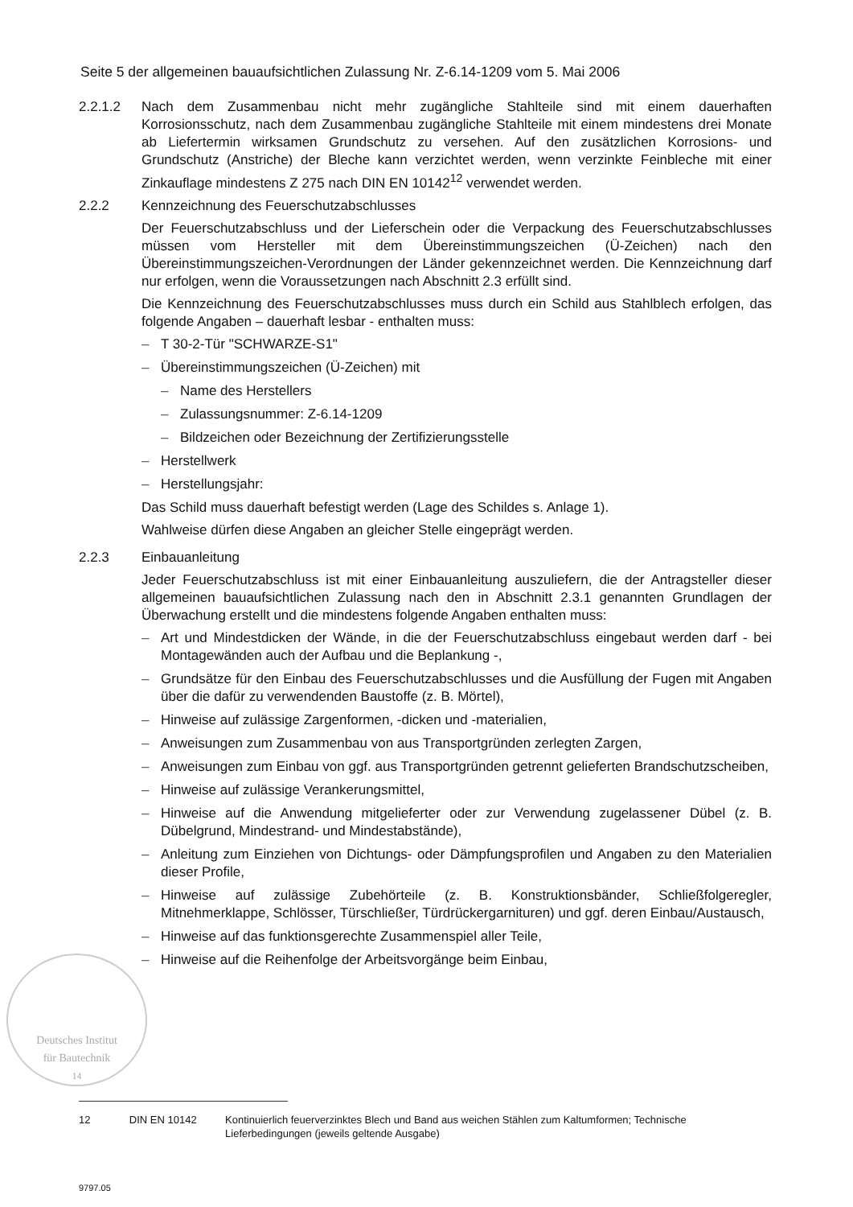Seite 5 der allgemeinen bauaufsichtlichen Zulassung Nr. Z-6.14-1209 vom 5. Mai 2006
2.2.1.2 Nach dem Zusammenbau nicht mehr zugängliche Stahlteile sind mit einem dauerhaften Korrosionsschutz, nach dem Zusammenbau zugängliche Stahlteile mit einem mindestens drei Monate ab Liefertermin wirksamen Grundschutz zu versehen. Auf den zusätzlichen Korrosions- und Grundschutz (Anstriche) der Bleche kann verzichtet werden, wenn verzinkte Feinbleche mit einer Zinkauflage mindestens Z 275 nach DIN EN 10142<sup>12</sup> verwendet werden.
2.2.2 Kennzeichnung des Feuerschutzabschlusses
Der Feuerschutzabschluss und der Lieferschein oder die Verpackung des Feuerschutzabschlusses müssen vom Hersteller mit dem Übereinstimmungszeichen (Ü-Zeichen) nach den Übereinstimmungszeichen-Verordnungen der Länder gekennzeichnet werden. Die Kennzeichnung darf nur erfolgen, wenn die Voraussetzungen nach Abschnitt 2.3 erfüllt sind.
Die Kennzeichnung des Feuerschutzabschlusses muss durch ein Schild aus Stahlblech erfolgen, das folgende Angaben – dauerhaft lesbar - enthalten muss:
– T 30-2-Tür "SCHWARZE-S1"
– Übereinstimmungszeichen (Ü-Zeichen) mit
– Name des Herstellers
– Zulassungsnummer: Z-6.14-1209
– Bildzeichen oder Bezeichnung der Zertifizierungsstelle
– Herstellwerk
– Herstellungsjahr:
Das Schild muss dauerhaft befestigt werden (Lage des Schildes s. Anlage 1).
Wahlweise dürfen diese Angaben an gleicher Stelle eingeprägt werden.
2.2.3 Einbauanleitung
Jeder Feuerschutzabschluss ist mit einer Einbauanleitung auszuliefern, die der Antragsteller dieser allgemeinen bauaufsichtlichen Zulassung nach den in Abschnitt 2.3.1 genannten Grundlagen der Überwachung erstellt und die mindestens folgende Angaben enthalten muss:
– Art und Mindestdicken der Wände, in die der Feuerschutzabschluss eingebaut werden darf - bei Montagewänden auch der Aufbau und die Beplankung -,
– Grundsätze für den Einbau des Feuerschutzabschlusses und die Ausfüllung der Fugen mit Angaben über die dafür zu verwendenden Baustoffe (z. B. Mörtel),
– Hinweise auf zulässige Zargenformen, -dicken und -materialien,
– Anweisungen zum Zusammenbau von aus Transportgründen zerlegten Zargen,
– Anweisungen zum Einbau von ggf. aus Transportgründen getrennt gelieferten Brandschutzscheiben,
– Hinweise auf zulässige Verankerungsmittel,
– Hinweise auf die Anwendung mitgelieferter oder zur Verwendung zugelassener Dübel (z. B. Dübelgrund, Mindestrand- und Mindestabstände),
– Anleitung zum Einziehen von Dichtungs- oder Dämpfungsprofilen und Angaben zu den Materialien dieser Profile,
– Hinweise auf zulässige Zubehörteile (z. B. Konstruktionsbänder, Schließfolgeregler, Mitnehmerklappe, Schlösser, Türschließer, Türdrückergarnituren) und ggf. deren Einbau/Austausch,
– Hinweise auf das funktionsgerechte Zusammenspiel aller Teile,
– Hinweise auf die Reihenfolge der Arbeitsvorgänge beim Einbau,
Deutsches Institut
für Bautechnik
14
12 DIN EN 10142 Kontinuierlich feuerverzinktes Blech und Band aus weichen Stählen zum Kaltumformen; Technische Lieferbedingungen (jeweils geltende Ausgabe)
9797.05